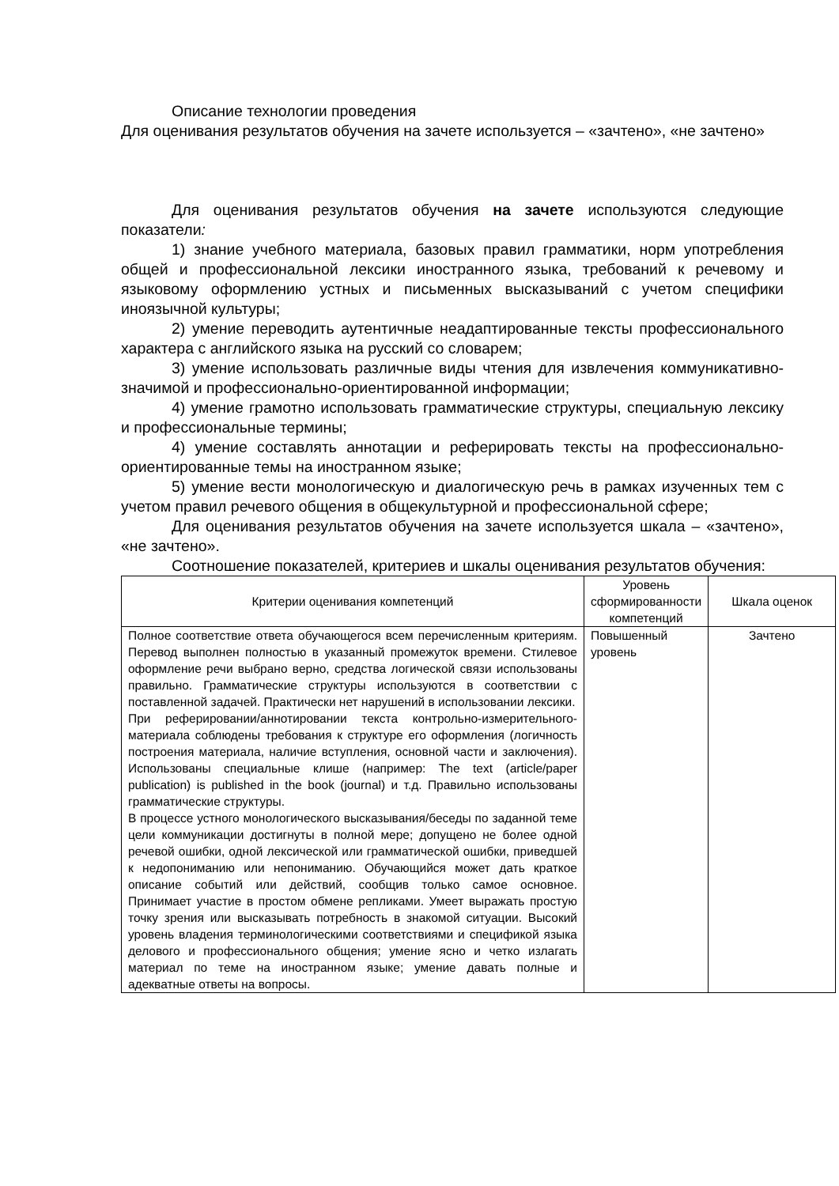Описание технологии проведения
Для оценивания результатов обучения на зачете используется – «зачтено», «не зачтено»
Для оценивания результатов обучения на зачете используются следующие показатели:
1) знание учебного материала, базовых правил грамматики, норм употребления общей и профессиональной лексики иностранного языка, требований к речевому и языковому оформлению устных и письменных высказываний с учетом специфики иноязычной культуры;
2) умение переводить аутентичные неадаптированные тексты профессионального характера с английского языка на русский со словарем;
3) умение использовать различные виды чтения для извлечения коммуникативно-значимой и профессионально-ориентированной информации;
4) умение грамотно использовать грамматические структуры, специальную лексику и профессиональные термины;
4) умение составлять аннотации и реферировать тексты на профессионально-ориентированные темы на иностранном языке;
5) умение вести монологическую и диалогическую речь в рамках изученных тем с учетом правил речевого общения в общекультурной и профессиональной сфере;
Для оценивания результатов обучения на зачете используется шкала – «зачтено», «не зачтено».
Соотношение показателей, критериев и шкалы оценивания результатов обучения:
| Критерии оценивания компетенций | Уровень сформированности компетенций | Шкала оценок |
| --- | --- | --- |
| Полное соответствие ответа обучающегося всем перечисленным критериям. Перевод выполнен полностью в указанный промежуток времени. Стилевое оформление речи выбрано верно, средства логической связи использованы правильно. Грамматические структуры используются в соответствии с поставленной задачей. Практически нет нарушений в использовании лексики. При реферировании/аннотировании текста контрольно-измерительного-материала соблюдены требования к структуре его оформления (логичность построения материала, наличие вступления, основной части и заключения). Использованы специальные клише (например: The text (article/paper publication) is published in the book (journal) и т.д. Правильно использованы грамматические структуры. В процессе устного монологического высказывания/беседы по заданной теме цели коммуникации достигнуты в полной мере; допущено не более одной речевой ошибки, одной лексической или грамматической ошибки, приведшей к недопониманию или непониманию. Обучающийся может дать краткое описание событий или действий, сообщив только самое основное. Принимает участие в простом обмене репликами. Умеет выражать простую точку зрения или высказывать потребность в знакомой ситуации. Высокий уровень владения терминологическими соответствиями и спецификой языка делового и профессионального общения; умение ясно и четко излагать материал по теме на иностранном языке; умение давать полные и адекватные ответы на вопросы. | Повышенный уровень | Зачтено |